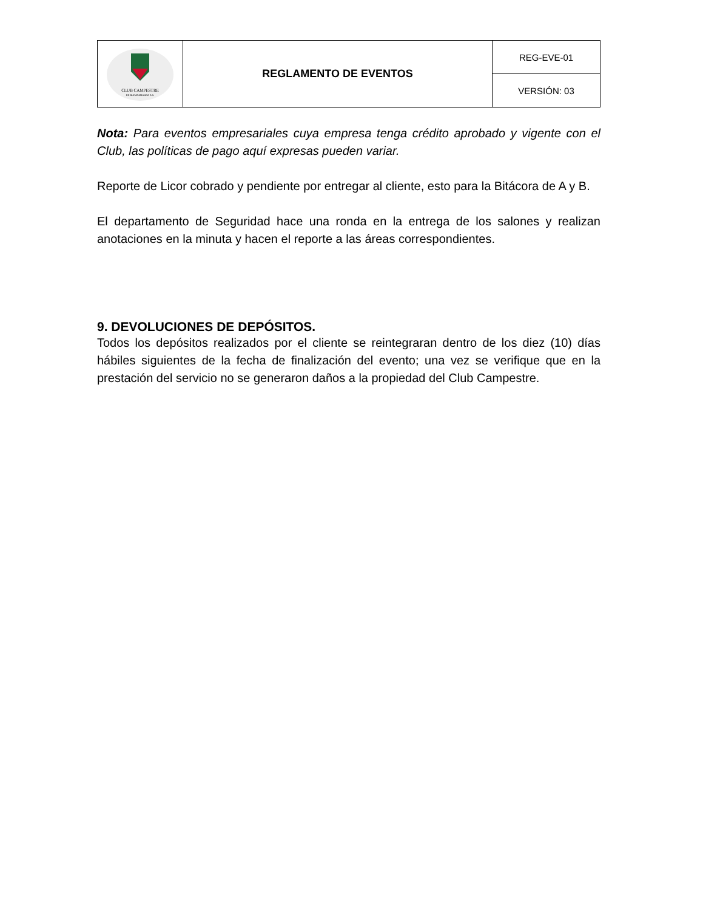| CLUB CAMPESTRE DE BUCARAMANGA S.A. | REGLAMENTO DE EVENTOS | REG-EVE-01 |
| | | VERSIÓN: 03 |
Nota: Para eventos empresariales cuya empresa tenga crédito aprobado y vigente con el Club, las políticas de pago aquí expresas pueden variar.
Reporte de Licor cobrado y pendiente por entregar al cliente, esto para la Bitácora de A y B.
El departamento de Seguridad hace una ronda en la entrega de los salones y realizan anotaciones en la minuta y hacen el reporte a las áreas correspondientes.
9. DEVOLUCIONES DE DEPÓSITOS.
Todos los depósitos realizados por el cliente se reintegraran dentro de los diez (10) días hábiles siguientes de la fecha de finalización del evento; una vez se verifique que en la prestación del servicio no se generaron daños a la propiedad del Club Campestre.